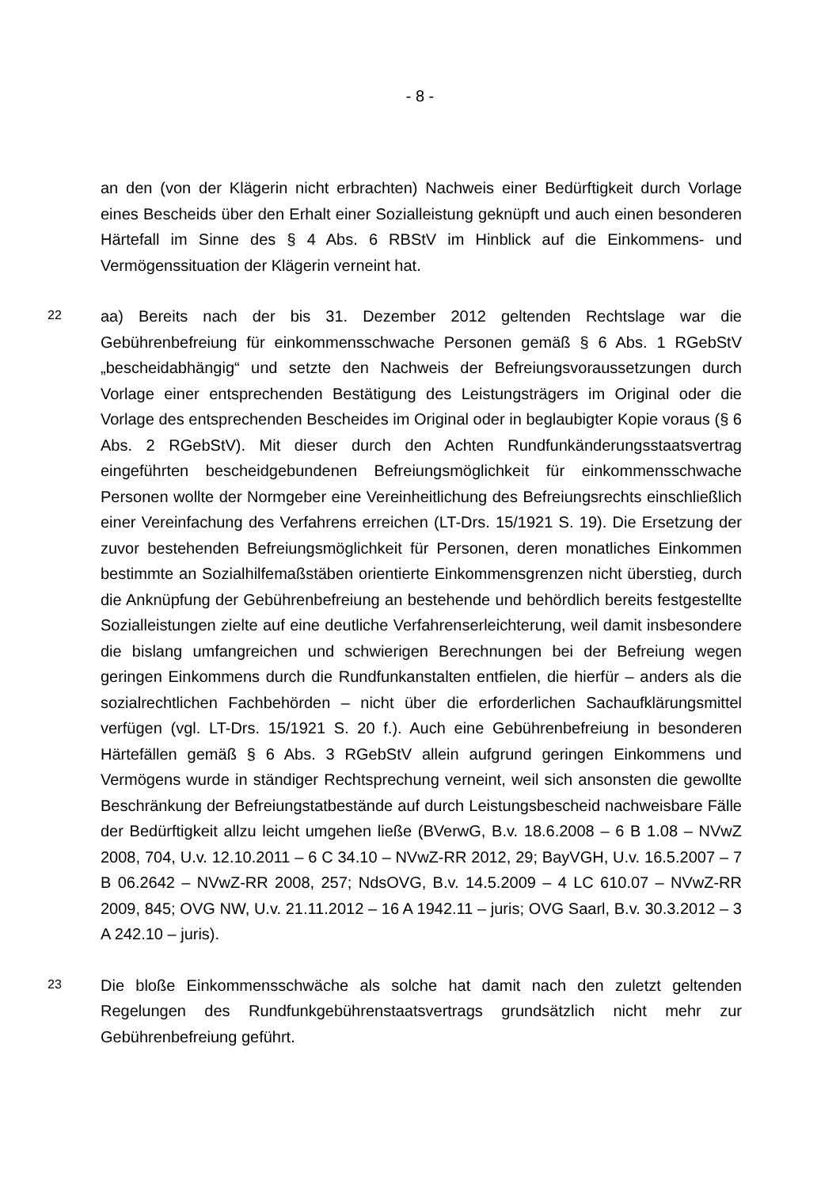- 8 -
an den (von der Klägerin nicht erbrachten) Nachweis einer Bedürftigkeit durch Vorlage eines Bescheids über den Erhalt einer Sozialleistung geknüpft und auch einen besonderen Härtefall im Sinne des § 4 Abs. 6 RBStV im Hinblick auf die Einkommens- und Vermögenssituation der Klägerin verneint hat.
22
aa) Bereits nach der bis 31. Dezember 2012 geltenden Rechtslage war die Gebührenbefreiung für einkommensschwache Personen gemäß § 6 Abs. 1 RGebStV „bescheidabhängig“ und setzte den Nachweis der Befreiungsvoraussetzungen durch Vorlage einer entsprechenden Bestätigung des Leistungsträgers im Original oder die Vorlage des entsprechenden Bescheides im Original oder in beglaubigter Kopie voraus (§ 6 Abs. 2 RGebStV). Mit dieser durch den Achten Rundfunkänderungsstaatsvertrag eingeführten bescheidgebundenen Befreiungsmöglichkeit für einkommensschwache Personen wollte der Normgeber eine Vereinheitlichung des Befreiungsrechts einschließlich einer Vereinfachung des Verfahrens erreichen (LT-Drs. 15/1921 S. 19). Die Ersetzung der zuvor bestehenden Befreiungsmöglichkeit für Personen, deren monatliches Einkommen bestimmte an Sozialhilfemaßstäben orientierte Einkommensgrenzen nicht überstieg, durch die Anknüpfung der Gebührenbefreiung an bestehende und behördlich bereits festgestellte Sozialleistungen zielte auf eine deutliche Verfahrenserleichterung, weil damit insbesondere die bislang umfangreichen und schwierigen Berechnungen bei der Befreiung wegen geringen Einkommens durch die Rundfunkanstalten entfielen, die hierfür – anders als die sozialrechtlichen Fachbehörden – nicht über die erforderlichen Sachaufklärungsmittel verfügen (vgl. LT-Drs. 15/1921 S. 20 f.). Auch eine Gebührenbefreiung in besonderen Härtefällen gemäß § 6 Abs. 3 RGebStV allein aufgrund geringen Einkommens und Vermögens wurde in ständiger Rechtsprechung verneint, weil sich ansonsten die gewollte Beschränkung der Befreiungstatbestände auf durch Leistungsbescheid nachweisbare Fälle der Bedürftigkeit allzu leicht umgehen ließe (BVerwG, B.v. 18.6.2008 – 6 B 1.08 – NVwZ 2008, 704, U.v. 12.10.2011 – 6 C 34.10 – NVwZ-RR 2012, 29; BayVGH, U.v. 16.5.2007 – 7 B 06.2642 – NVwZ-RR 2008, 257; NdsOVG, B.v. 14.5.2009 – 4 LC 610.07 – NVwZ-RR 2009, 845; OVG NW, U.v. 21.11.2012 – 16 A 1942.11 – juris; OVG Saarl, B.v. 30.3.2012 – 3 A 242.10 – juris).
23
Die bloße Einkommensschwäche als solche hat damit nach den zuletzt geltenden Regelungen des Rundfunkgebührenstaatsvertrags grundsätzlich nicht mehr zur Gebührenbefreiung geführt.